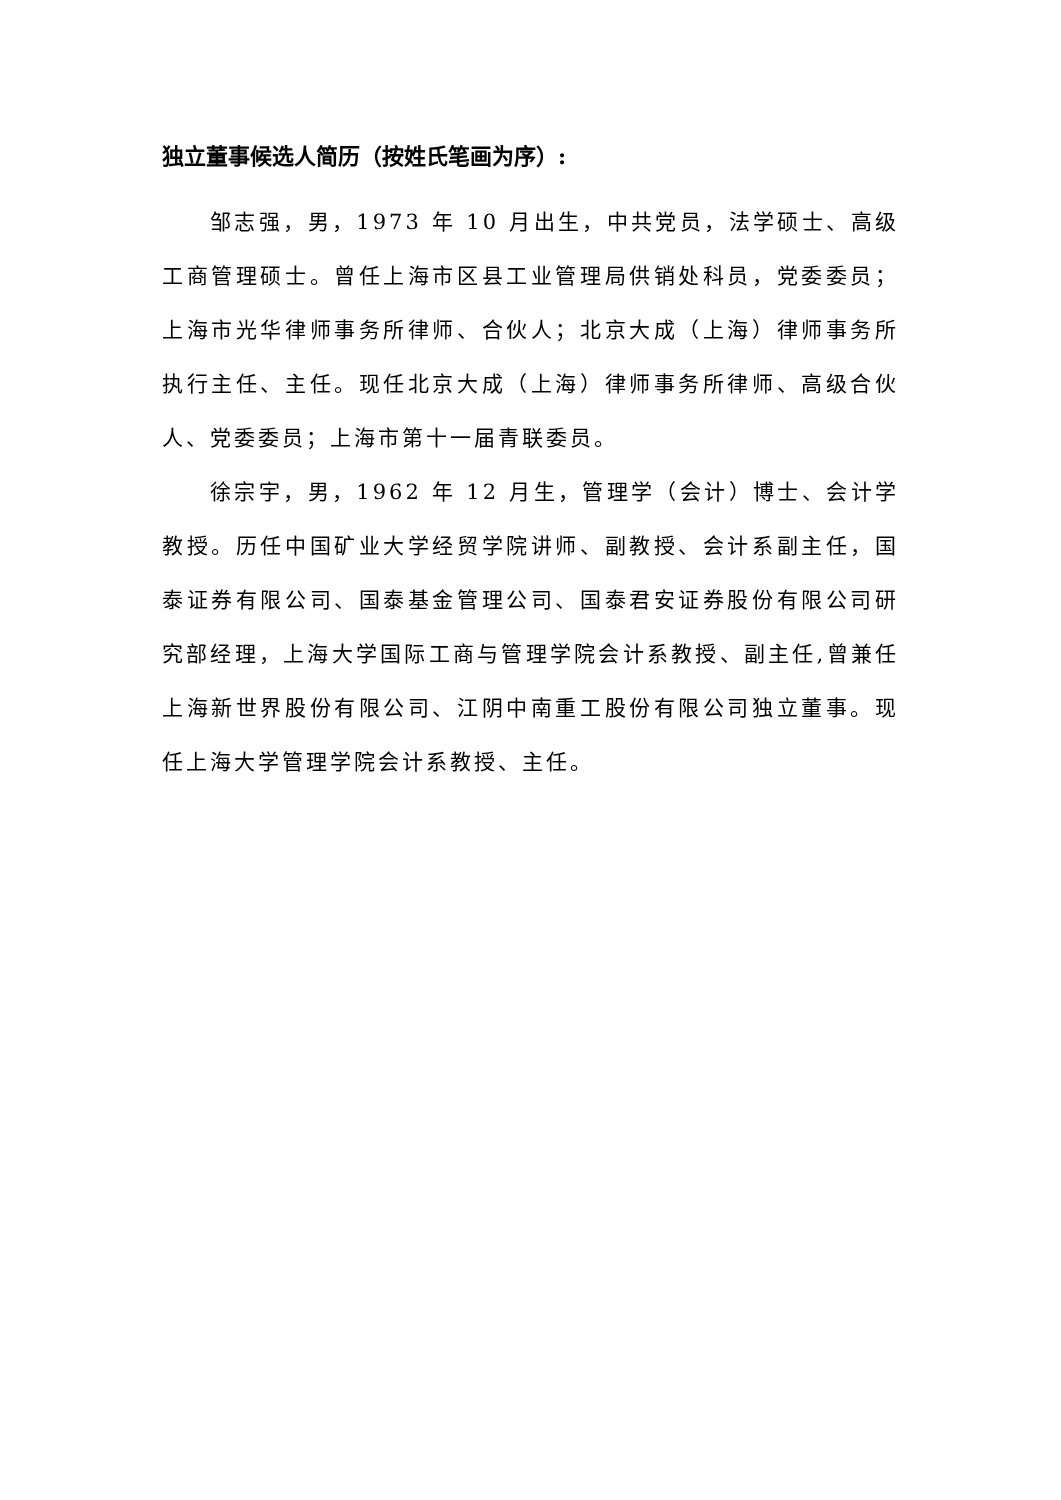独立董事候选人简历（按姓氏笔画为序）:
邹志强，男，1973 年 10 月出生，中共党员，法学硕士、高级工商管理硕士。曾任上海市区县工业管理局供销处科员，党委委员；上海市光华律师事务所律师、合伙人；北京大成（上海）律师事务所执行主任、主任。现任北京大成（上海）律师事务所律师、高级合伙人、党委委员；上海市第十一届青联委员。
徐宗宇，男，1962 年 12 月生，管理学（会计）博士、会计学教授。历任中国矿业大学经贸学院讲师、副教授、会计系副主任，国泰证券有限公司、国泰基金管理公司、国泰君安证券股份有限公司研究部经理，上海大学国际工商与管理学院会计系教授、副主任,曾兼任上海新世界股份有限公司、江阴中南重工股份有限公司独立董事。现任上海大学管理学院会计系教授、主任。